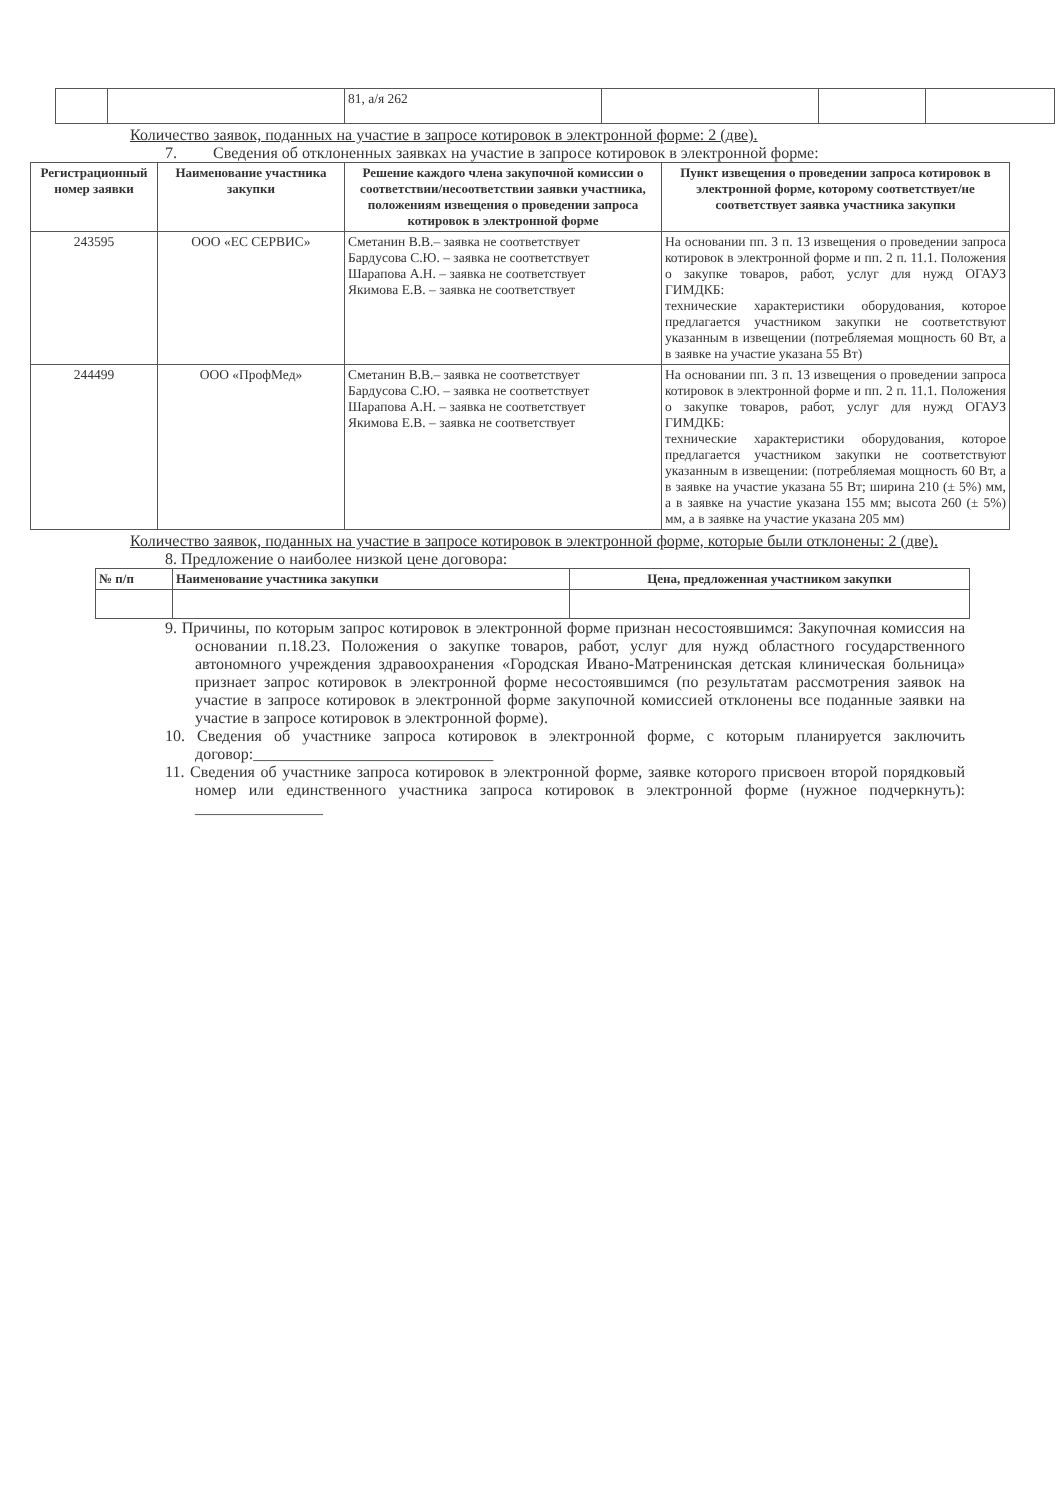| | | 81, а/я 262 | | | |
Количество заявок, поданных на участие в запросе котировок в электронной форме: 2 (две).
7. Сведения об отклоненных заявках на участие в запросе котировок в электронной форме:
| Регистрационный номер заявки | Наименование участника закупки | Решение каждого члена закупочной комиссии о соответствии/несоответствии заявки участника, положениям извещения о проведении запроса котировок в электронной форме | Пункт извещения о проведении запроса котировок в электронной форме, которому соответствует/не соответствует заявка участника закупки |
| --- | --- | --- | --- |
| 243595 | ООО «ЕС СЕРВИС» | Сметанин В.В.– заявка не соответствует Бардусова С.Ю. – заявка не соответствует Шарапова А.Н. – заявка не соответствует Якимова Е.В. – заявка не соответствует | На основании пп. 3 п. 13 извещения о проведении запроса котировок в электронной форме и пп. 2 п. 11.1. Положения о закупке товаров, работ, услуг для нужд ОГАУЗ ГИМДКБ: технические характеристики оборудования, которое предлагается участником закупки не соответствуют указанным в извещении (потребляемая мощность 60 Вт, а в заявке на участие указана 55 Вт) |
| 244499 | ООО «ПрофМед» | Сметанин В.В.– заявка не соответствует Бардусова С.Ю. – заявка не соответствует Шарапова А.Н. – заявка не соответствует Якимова Е.В. – заявка не соответствует | На основании пп. 3 п. 13 извещения о проведении запроса котировок в электронной форме и пп. 2 п. 11.1. Положения о закупке товаров, работ, услуг для нужд ОГАУЗ ГИМДКБ: технические характеристики оборудования, которое предлагается участником закупки не соответствуют указанным в извещении: (потребляемая мощность 60 Вт, а в заявке на участие указана 55 Вт; ширина 210 (± 5%) мм, а в заявке на участие указана 155 мм; высота 260 (± 5%) мм, а в заявке на участие указана 205 мм) |
Количество заявок, поданных на участие в запросе котировок в электронной форме, которые были отклонены: 2 (две).
8. Предложение о наиболее низкой цене договора:
| № п/п | Наименование участника закупки | Цена, предложенная участником закупки |
| --- | --- | --- |
9. Причины, по которым запрос котировок в электронной форме признан несостоявшимся: Закупочная комиссия на основании п.18.23. Положения о закупке товаров, работ, услуг для нужд областного государственного автономного учреждения здравоохранения «Городская Ивано-Матренинская детская клиническая больница» признает запрос котировок в электронной форме несостоявшимся (по результатам рассмотрения заявок на участие в запросе котировок в электронной форме закупочной комиссией отклонены все поданные заявки на участие в запросе котировок в электронной форме).
10. Сведения об участнике запроса котировок в электронной форме, с которым планируется заключить договор:______________________________
11. Сведения об участнике запроса котировок в электронной форме, заявке которого присвоен второй порядковый номер или единственного участника запроса котировок в электронной форме (нужное подчеркнуть): ________________